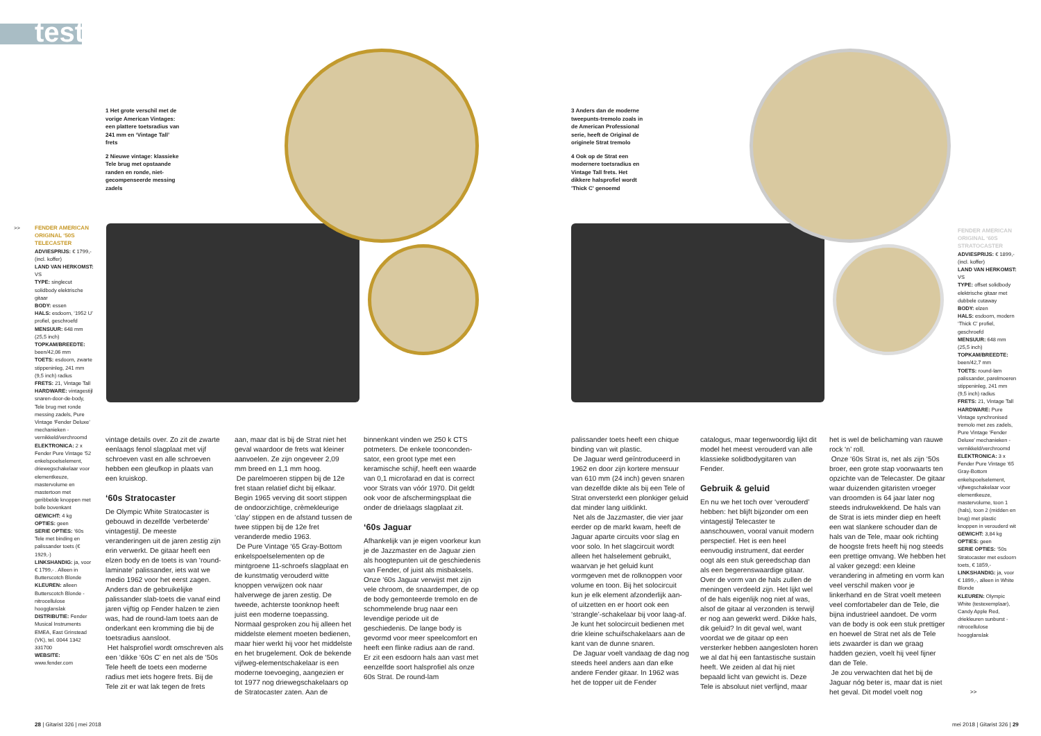test
1 Het grote verschil met de vorige American Vintages: een plattere toetsradius van 241 mm en ‘Vintage Tall’ frets
2 Nieuwe vintage: klassieke Tele brug met opstaande randen en ronde, niet-gecompenseerde messing zadels
3 Anders dan de moderne tweepunts-tremolo zoals in de American Professional serie, heeft de Original de originele Strat tremolo
4 Ook op de Strat een modernere toetsradius en Vintage Tall frets. Het dikkere halsprofiel wordt 'Thick C' genoemd
>>
FENDER AMERICAN ORIGINAL ‘50S TELECASTER
ADVIESPRIJS: € 1799,- (incl. koffer)
LAND VAN HERKOMST: VS
TYPE: singlecut solidbody elektrische gitaar
BODY: essen
HALS: esdoorn, ‘1952 U’ profiel, geschroefd
MENSUUR: 648 mm (25,5 inch)
TOPKAM/BREEDTE: been/42,06 mm
TOETS: esdoorn, zwarte stippeninleg, 241 mm (9,5 inch) radius
FRETS: 21, Vintage Tall
HARDWARE: vintagestijl snaren-door-de-body, Tele brug met ronde messing zadels, Pure Vintage ‘Fender Deluxe’ mechanieken - vernikkeld/verchroomd
ELEKTRONICA: 2 x Fender Pure Vintage ‘52 enkelspoelselement, driewegschakelaar voor elementkeuze, mastervolume en mastertoon met geribbelde knoppen met bolle bovenkant
GEWICHT: 4 kg
OPTIES: geen
SERIE OPTIES: ‘60s Tele met binding en palissander toets (€ 1929,-)
LINKSHANDIG: ja, voor € 1799,- . Alleen in Butterscotch Blonde
KLEUREN: alleen Butterscotch Blonde - nitrocellulose hoogglanslak
DISTRIBUTIE: Fender Musical Instruments EMEA, East Grinstead (VK), tel. 0044 1342 331700
WEBSITE: www.fender.com
vintage details over. Zo zit de zwarte eenlaags fenol slagplaat met vijf schroeven vast en alle schroeven hebben een gleufkop in plaats van een kruiskop.
‘60s Stratocaster
De Olympic White Stratocaster is gebouwd in dezelfde ‘verbeterde’ vintagestijl. De meeste veranderingen uit de jaren zestig zijn erin verwerkt. De gitaar heeft een elzen body en de toets is van ‘round-laminate’ palissander, iets wat we medio 1962 voor het eerst zagen. Anders dan de gebruikelijke palissander slab-toets die vanaf eind jaren vijftig op Fender halzen te zien was, had de round-lam toets aan de onderkant een kromming die bij de toetsradius aansloot.
Het halsprofiel wordt omschreven als een ‘dikke ‘60s C’ en net als de ‘50s Tele heeft de toets een moderne radius met iets hogere frets. Bij de Tele zit er wat lak tegen de frets
aan, maar dat is bij de Strat niet het geval waardoor de frets wat kleiner aanvoelen. Ze zijn ongeveer 2,09 mm breed en 1,1 mm hoog.
De parelmoeren stippen bij de 12e fret staan relatief dicht bij elkaar. Begin 1965 verving dit soort stippen de ondoorzichtige, crèmekleurige ‘clay’ stippen en de afstand tussen de twee stippen bij de 12e fret veranderde medio 1963.
De Pure Vintage ‘65 Gray-Bottom enkelspoelselementen op de mintgroene 11-schroefs slagplaat en de kunstmatig verouderd witte knoppen verwijzen ook naar halverwege de jaren zestig. De tweede, achterste toonknop heeft juist een moderne toepassing. Normaal gesproken zou hij alleen het middelste element moeten bedienen, maar hier werkt hij voor het middelste en het brugelement. Ook de bekende vijfweg-elementschakelaar is een moderne toevoeging, aangezien er tot 1977 nog driewegschakelaars op de Stratocaster zaten. Aan de
binnenkant vinden we 250 k CTS potmeters. De enkele toonconden-sator, een groot type met een keramische schijf, heeft een waarde van 0,1 microfarad en dat is correct voor Strats van vóór 1970. Dit geldt ook voor de afschermingsplaat die onder de drielaags slagplaat zit.
‘60s Jaguar
Afhankelijk van je eigen voorkeur kun je de Jazzmaster en de Jaguar zien als hoogtepunten uit de geschiedenis van Fender, of juist als misbaksels. Onze ‘60s Jaguar verwijst met zijn vele chroom, de snaardemper, de op de body gemonteerde tremolo en de schommelende brug naar een levendige periode uit de geschiedenis. De lange body is gevormd voor meer speelcomfort en heeft een flinke radius aan de rand. Er zit een esdoorn hals aan vast met eenzelfde soort halsprofiel als onze 60s Strat. De round-lam
palissander toets heeft een chique binding van wit plastic.
De Jaguar werd geïntroduceerd in 1962 en door zijn kortere mensuur van 610 mm (24 inch) geven snaren van dezelfde dikte als bij een Tele of Strat onversterkt een plonkiger geluid dat minder lang uitklinkt.
Net als de Jazzmaster, die vier jaar eerder op de markt kwam, heeft de Jaguar aparte circuits voor slag en voor solo. In het slagcircuit wordt alleen het halselement gebruikt, waarvan je het geluid kunt vormgeven met de rolknoppen voor volume en toon. Bij het solocircuit kun je elk element afzonderlijk aan- of uitzetten en er hoort ook een ‘strangle’-schakelaar bij voor laag-af. Je kunt het solocircuit bedienen met drie kleine schuifschakelaars aan de kant van de dunne snaren.
De Jaguar voelt vandaag de dag nog steeds heel anders aan dan elke andere Fender gitaar. In 1962 was het de topper uit de Fender
catalogus, maar tegenwoordig lijkt dit model het meest verouderd van alle klassieke solidbodygitaren van Fender.
Gebruik & geluid
En nu we het toch over ‘verouderd’ hebben: het blijft bijzonder om een vintagestijl Telecaster te aanschouwen, vooral vanuit modern perspectief. Het is een heel eenvoudig instrument, dat eerder oogt als een stuk gereedschap dan als een begerenswaardige gitaar. Over de vorm van de hals zullen de meningen verdeeld zijn. Het lijkt wel of de hals eigenlijk nog niet af was, alsof de gitaar al verzonden is terwijl er nog aan gewerkt werd. Dikke hals, dik geluid? In dit geval wel, want voordat we de gitaar op een versterker hebben aangesloten horen we al dat hij een fantastische sustain heeft. We zeiden al dat hij niet bepaald licht van gewicht is. Deze Tele is absoluut niet verfijnd, maar
het is wel de belichaming van rauwe rock ‘n’ roll.
Onze ‘60s Strat is, net als zijn ‘50s broer, een grote stap voorwaarts ten opzichte van de Telecaster. De gitaar waar duizenden gitaristen vroeger van droomden is 64 jaar later nog steeds indrukwekkend. De hals van de Strat is iets minder diep en heeft een wat slankere schouder dan de hals van de Tele, maar ook richting de hoogste frets heeft hij nog steeds een prettige omvang. We hebben het al vaker gezegd: een kleine verandering in afmeting en vorm kan veel verschil maken voor je linkerhand en de Strat voelt meteen veel comfortabeler dan de Tele, die bijna industrieel aandoet. De vorm van de body is ook een stuk prettiger en hoewel de Strat net als de Tele iets zwaarder is dan we graag hadden gezien, voelt hij veel fijner dan de Tele.
Je zou verwachten dat het bij de Jaguar nóg beter is, maar dat is niet het geval. Dit model voelt nog
FENDER AMERICAN ORIGINAL ‘60S STRATOCASTER
ADVIESPRIJS: € 1899,- (incl. koffer)
LAND VAN HERKOMST: VS
TYPE: offset solidbody elektrische gitaar met dubbele cutaway
BODY: elzen
HALS: esdoorn, modern ‘Thick C’ profiel, geschroefd
MENSUUR: 648 mm (25,5 inch)
TOPKAM/BREEDTE: been/42,7 mm
TOETS: round-lam palissander, parelmoeren stippeninleg, 241 mm (9,5 inch) radius
FRETS: 21, Vintage Tall
HARDWARE: Pure Vintage synchronised tremolo met zes zadels, Pure Vintage ‘Fender Deluxe’ mechanieken - vernikkeld/verchroomd
ELEKTRONICA: 3 x Fender Pure Vintage ‘65 Gray-Bottom enkelspoelselement, vijfwegschakelaar voor elementkeuze, mastervolume, toon 1 (hals), toon 2 (midden en brug) met plastic knoppen in verouderd wit
GEWICHT: 3,84 kg
OPTIES: geen
SERIE OPTIES: ‘50s Stratocaster met esdoorn toets, € 1859,-
LINKSHANDIG: ja, voor € 1899,-, alleen in White Blonde
KLEUREN: Olympic White (testexemplaar), Candy Apple Red, driekleuren sunburst - nitrocellulose hoogglanslak
>>
28 | Gitarist 326 | mei 2018 mei 2018 | Gitarist 326 | 29